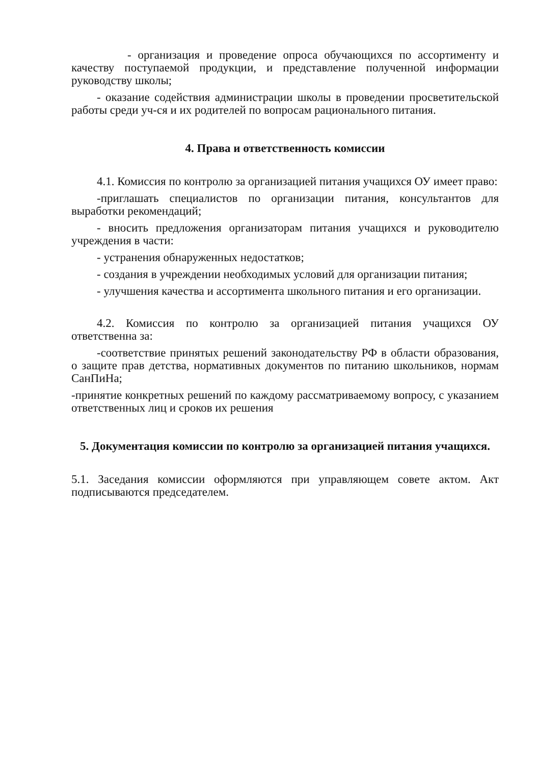- организация и проведение опроса обучающихся по ассортименту и качеству поступаемой продукции, и представление полученной информации руководству школы;
- оказание содействия администрации школы в проведении просветительской работы среди уч-ся и их родителей по вопросам рационального питания.
4. Права и ответственность комиссии
4.1. Комиссия по контролю за организацией питания учащихся ОУ имеет право:
-приглашать специалистов по организации питания, консультантов для выработки рекомендаций;
- вносить предложения организаторам питания учащихся и руководителю учреждения в части:
- устранения обнаруженных недостатков;
- создания в учреждении необходимых условий для организации питания;
- улучшения качества и ассортимента школьного питания и его организации.
4.2. Комиссия по контролю за организацией питания учащихся ОУ ответственна за:
-соответствие принятых решений законодательству РФ в области образования, о защите прав детства, нормативных документов по питанию школьников, нормам СанПиНа;
-принятие конкретных решений по каждому рассматриваемому вопросу, с указанием ответственных лиц и сроков их решения
5. Документация комиссии по контролю за организацией питания учащихся.
5.1. Заседания комиссии оформляются при управляющем совете актом. Акт подписываются председателем.